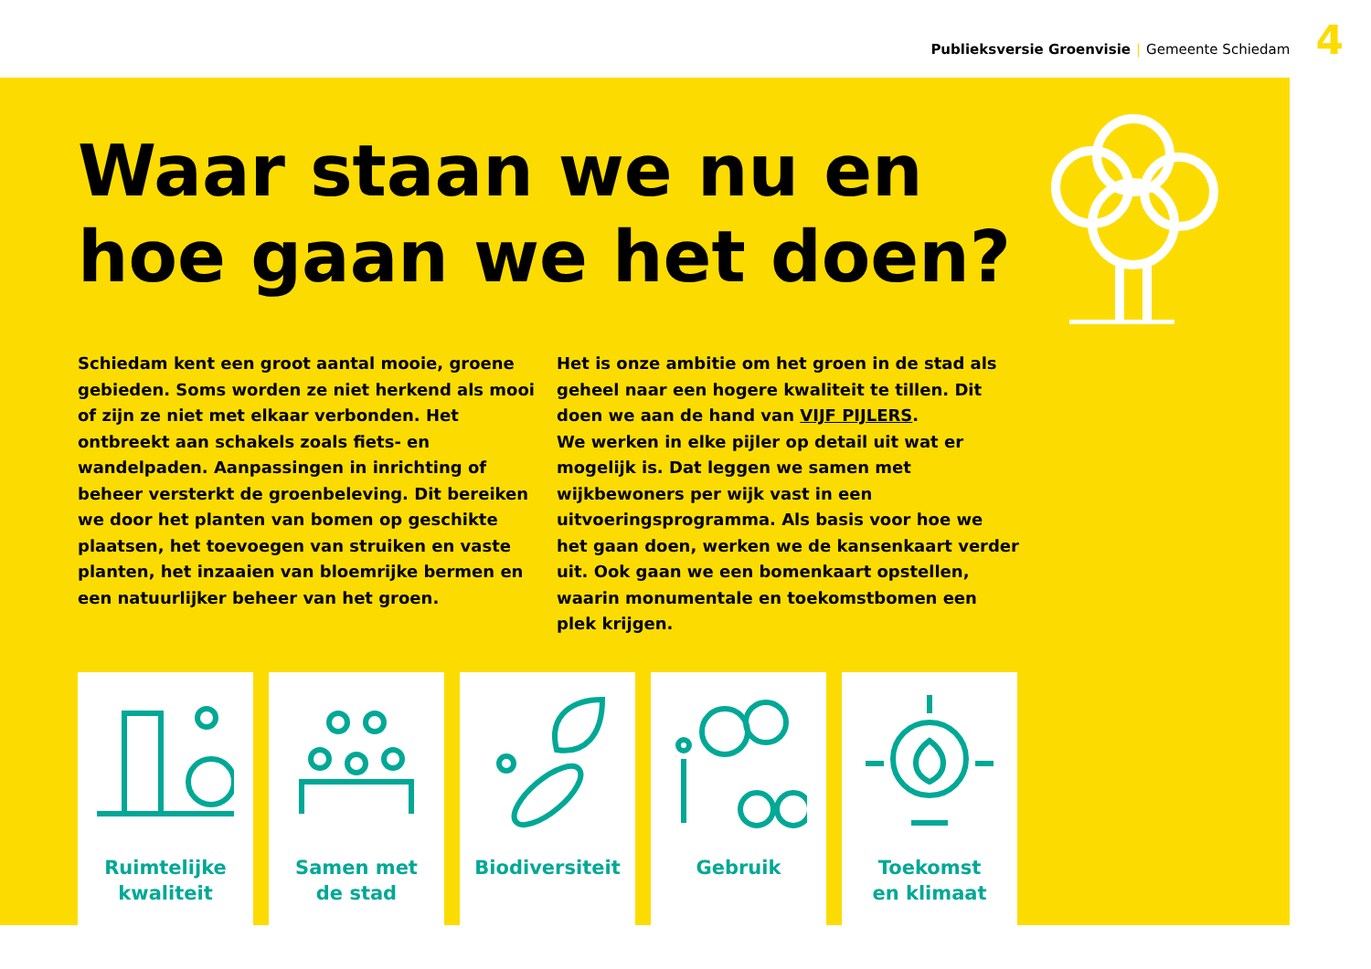Publieksversie Groenvisie | Gemeente Schiedam
4
Waar staan we nu en hoe gaan we het doen?
Schiedam kent een groot aantal mooie, groene gebieden. Soms worden ze niet herkend als mooi of zijn ze niet met elkaar verbonden. Het ontbreekt aan schakels zoals fiets- en wandelpaden. Aanpassingen in inrichting of beheer versterkt de groenbeleving. Dit bereiken we door het planten van bomen op geschikte plaatsen, het toevoegen van struiken en vaste planten, het inzaaien van bloemrijke bermen en een natuurlijker beheer van het groen.
Het is onze ambitie om het groen in de stad als geheel naar een hogere kwaliteit te tillen. Dit doen we aan de hand van VIJF PIJLERS.
We werken in elke pijler op detail uit wat er mogelijk is. Dat leggen we samen met wijkbewoners per wijk vast in een uitvoeringsprogramma. Als basis voor hoe we het gaan doen, werken we de kansenkaart verder uit. Ook gaan we een bomenkaart opstellen, waarin monumentale en toekomstbomen een plek krijgen.
Ruimtelijke
kwaliteit
Samen met
de stad
Biodiversiteit Gebruik Toekomst
en klimaat